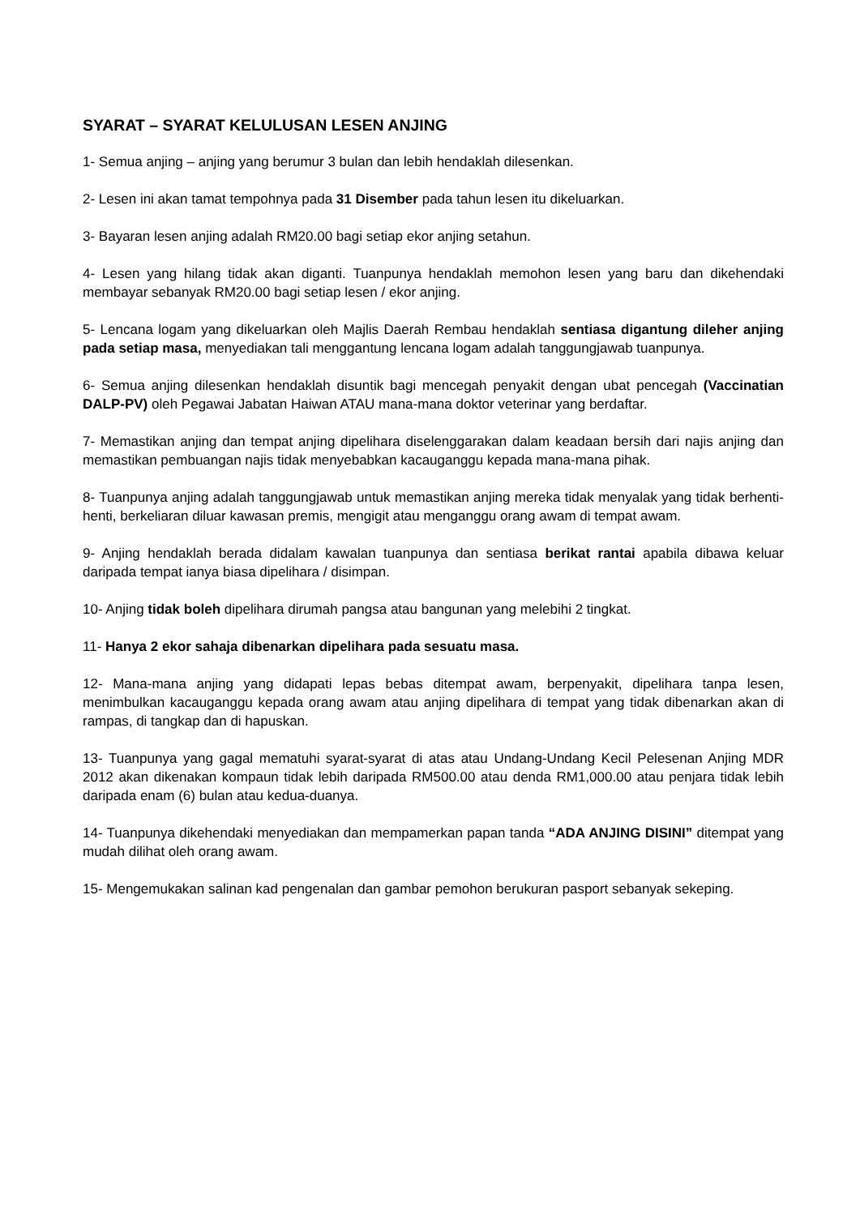SYARAT – SYARAT KELULUSAN LESEN ANJING
1- Semua anjing – anjing yang berumur 3 bulan dan lebih hendaklah dilesenkan.
2- Lesen ini akan tamat tempohnya pada 31 Disember pada tahun lesen itu dikeluarkan.
3- Bayaran lesen anjing adalah RM20.00 bagi setiap ekor anjing setahun.
4- Lesen yang hilang tidak akan diganti. Tuanpunya hendaklah memohon lesen yang baru dan dikehendaki membayar sebanyak RM20.00 bagi setiap lesen / ekor anjing.
5- Lencana logam yang dikeluarkan oleh Majlis Daerah Rembau hendaklah sentiasa digantung dileher anjing pada setiap masa, menyediakan tali menggantung lencana logam adalah tanggungjawab tuanpunya.
6- Semua anjing dilesenkan hendaklah disuntik bagi mencegah penyakit dengan ubat pencegah (Vaccinatian DALP-PV) oleh Pegawai Jabatan Haiwan ATAU mana-mana doktor veterinar yang berdaftar.
7- Memastikan anjing dan tempat anjing dipelihara diselenggarakan dalam keadaan bersih dari najis anjing dan memastikan pembuangan najis tidak menyebabkan kacauganggu kepada mana-mana pihak.
8- Tuanpunya anjing adalah tanggungjawab untuk memastikan anjing mereka tidak menyalak yang tidak berhenti-henti, berkeliaran diluar kawasan premis, mengigit atau menganggu orang awam di tempat awam.
9- Anjing hendaklah berada didalam kawalan tuanpunya dan sentiasa berikat rantai apabila dibawa keluar daripada tempat ianya biasa dipelihara / disimpan.
10- Anjing tidak boleh dipelihara dirumah pangsa atau bangunan yang melebihi 2 tingkat.
11- Hanya 2 ekor sahaja dibenarkan dipelihara pada sesuatu masa.
12- Mana-mana anjing yang didapati lepas bebas ditempat awam, berpenyakit, dipelihara tanpa lesen, menimbulkan kacauganggu kepada orang awam atau anjing dipelihara di tempat yang tidak dibenarkan akan di rampas, di tangkap dan di hapuskan.
13- Tuanpunya yang gagal mematuhi syarat-syarat di atas atau Undang-Undang Kecil Pelesenan Anjing MDR 2012 akan dikenakan kompaun tidak lebih daripada RM500.00 atau denda RM1,000.00 atau penjara tidak lebih daripada enam (6) bulan atau kedua-duanya.
14- Tuanpunya dikehendaki menyediakan dan mempamerkan papan tanda “ADA ANJING DISINI” ditempat yang mudah dilihat oleh orang awam.
15- Mengemukakan salinan kad pengenalan dan gambar pemohon berukuran pasport sebanyak sekeping.